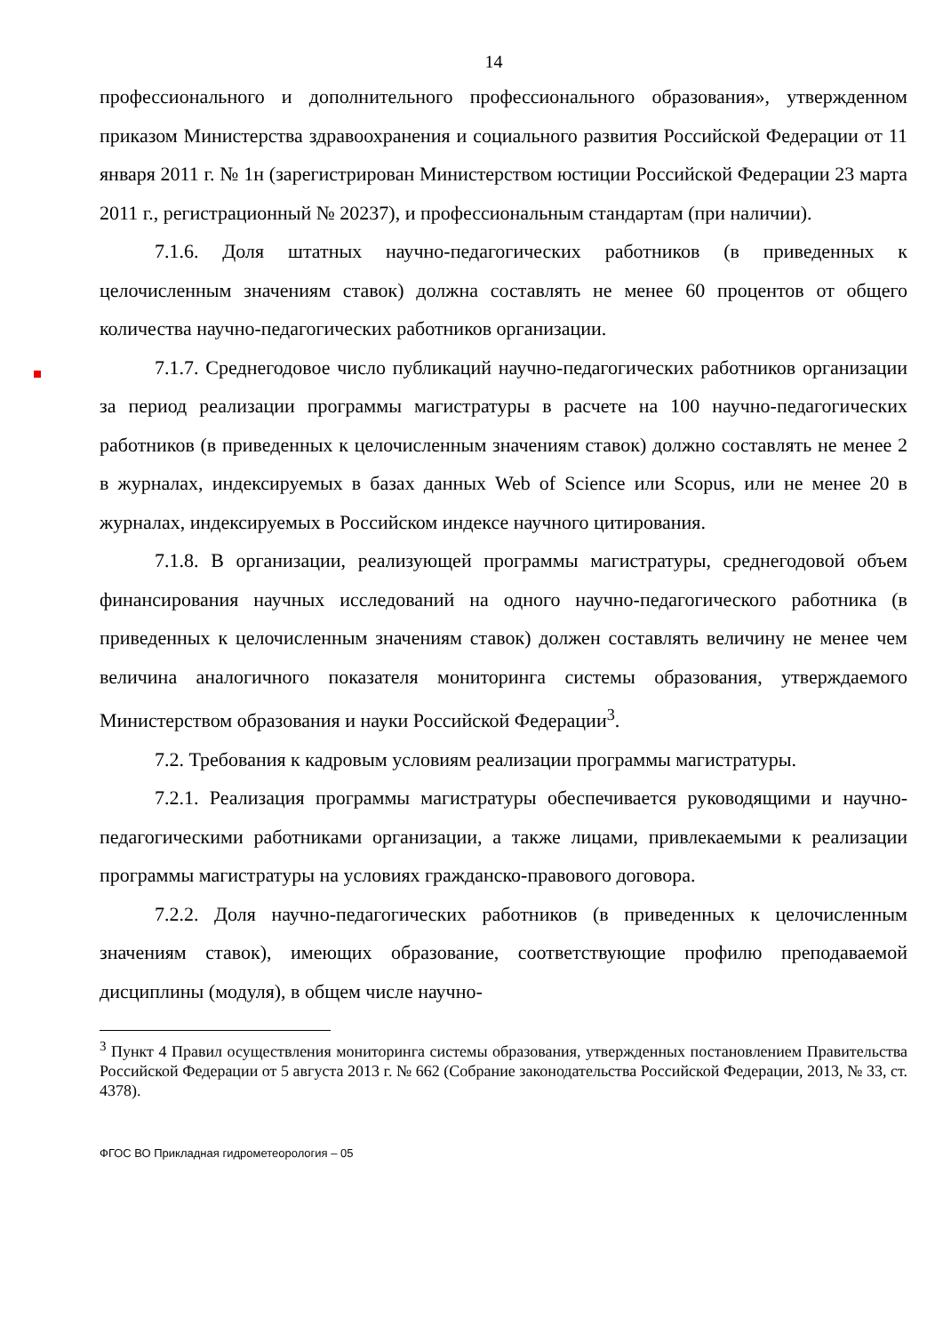14
профессионального и дополнительного профессионального образования», утвержденном приказом Министерства здравоохранения и социального развития Российской Федерации от 11 января 2011 г. № 1н (зарегистрирован Министерством юстиции Российской Федерации 23 марта 2011 г., регистрационный № 20237), и профессиональным стандартам (при наличии).
7.1.6. Доля штатных научно-педагогических работников (в приведенных к целочисленным значениям ставок) должна составлять не менее 60 процентов от общего количества научно-педагогических работников организации.
7.1.7. Среднегодовое число публикаций научно-педагогических работников организации за период реализации программы магистратуры в расчете на 100 научно-педагогических работников (в приведенных к целочисленным значениям ставок) должно составлять не менее 2 в журналах, индексируемых в базах данных Web of Science или Scopus, или не менее 20 в журналах, индексируемых в Российском индексе научного цитирования.
7.1.8. В организации, реализующей программы магистратуры, среднегодовой объем финансирования научных исследований на одного научно-педагогического работника (в приведенных к целочисленным значениям ставок) должен составлять величину не менее чем величина аналогичного показателя мониторинга системы образования, утверждаемого Министерством образования и науки Российской Федерации<sup>3</sup>.
7.2. Требования к кадровым условиям реализации программы магистратуры.
7.2.1. Реализация программы магистратуры обеспечивается руководящими и научно-педагогическими работниками организации, а также лицами, привлекаемыми к реализации программы магистратуры на условиях гражданско-правового договора.
7.2.2. Доля научно-педагогических работников (в приведенных к целочисленным значениям ставок), имеющих образование, соответствующие профилю преподаваемой дисциплины (модуля), в общем числе научно-
<sup>3</sup> Пункт 4 Правил осуществления мониторинга системы образования, утвержденных постановлением Правительства Российской Федерации от 5 августа 2013 г. № 662 (Собрание законодательства Российской Федерации, 2013, № 33, ст. 4378).
ФГОС ВО Прикладная гидрометеорология – 05